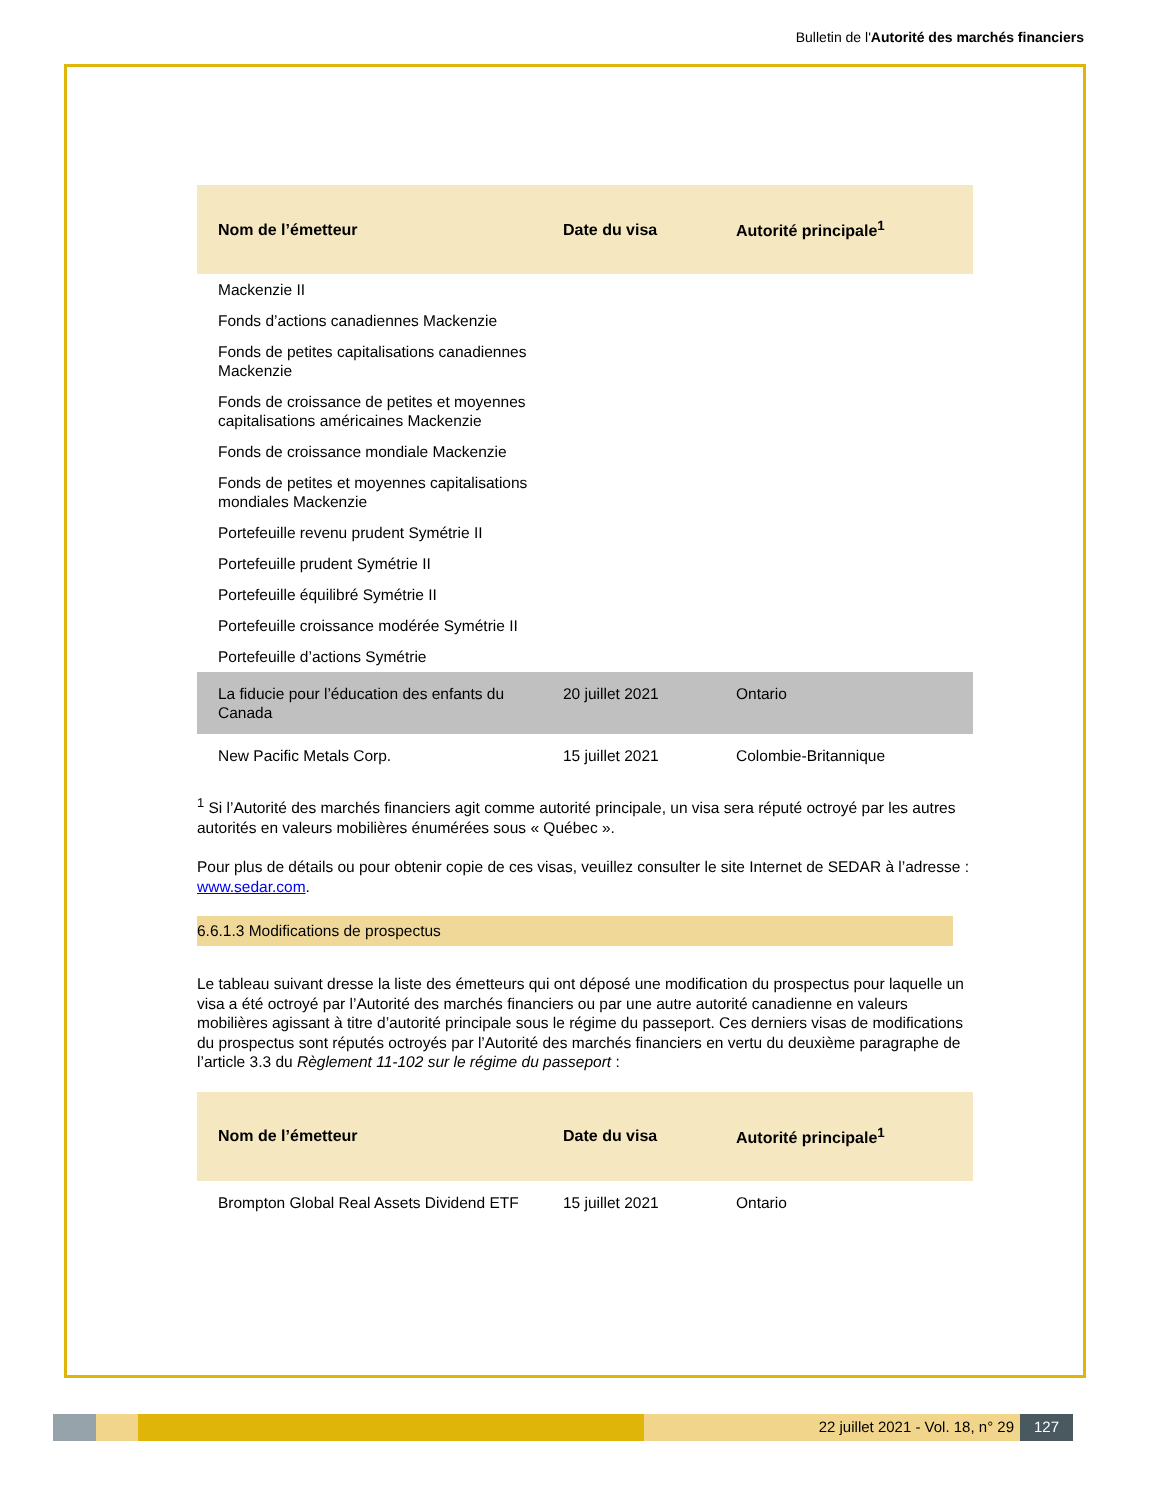Bulletin de l'Autorité des marchés financiers
| Nom de l’émetteur | Date du visa | Autorité principale<sup>1</sup> |
| --- | --- | --- |
| Mackenzie II | | |
| Fonds d’actions canadiennes Mackenzie | | |
| Fonds de petites capitalisations canadiennes Mackenzie | | |
| Fonds de croissance de petites et moyennes capitalisations américaines Mackenzie | | |
| Fonds de croissance mondiale Mackenzie | | |
| Fonds de petites et moyennes capitalisations mondiales Mackenzie | | |
| Portefeuille revenu prudent Symétrie II | | |
| Portefeuille prudent Symétrie II | | |
| Portefeuille équilibré Symétrie II | | |
| Portefeuille croissance modérée Symétrie II | | |
| Portefeuille d’actions Symétrie | | |
| La fiducie pour l’éducation des enfants du Canada | 20 juillet 2021 | Ontario |
| New Pacific Metals Corp. | 15 juillet 2021 | Colombie-Britannique |
<sup>1</sup> Si l’Autorité des marchés financiers agit comme autorité principale, un visa sera réputé octroyé par les autres autorités en valeurs mobilières énumérées sous « Québec ».
Pour plus de détails ou pour obtenir copie de ces visas, veuillez consulter le site Internet de SEDAR à l’adresse : www.sedar.com.
6.6.1.3 Modifications de prospectus
Le tableau suivant dresse la liste des émetteurs qui ont déposé une modification du prospectus pour laquelle un visa a été octroyé par l’Autorité des marchés financiers ou par une autre autorité canadienne en valeurs mobilières agissant à titre d’autorité principale sous le régime du passeport. Ces derniers visas de modifications du prospectus sont réputés octroyés par l’Autorité des marchés financiers en vertu du deuxième paragraphe de l’article 3.3 du Règlement 11-102 sur le régime du passeport :
| Nom de l’émetteur | Date du visa | Autorité principale<sup>1</sup> |
| --- | --- | --- |
| Brompton Global Real Assets Dividend ETF | 15 juillet 2021 | Ontario |
22 juillet 2021 - Vol. 18, n° 29
127